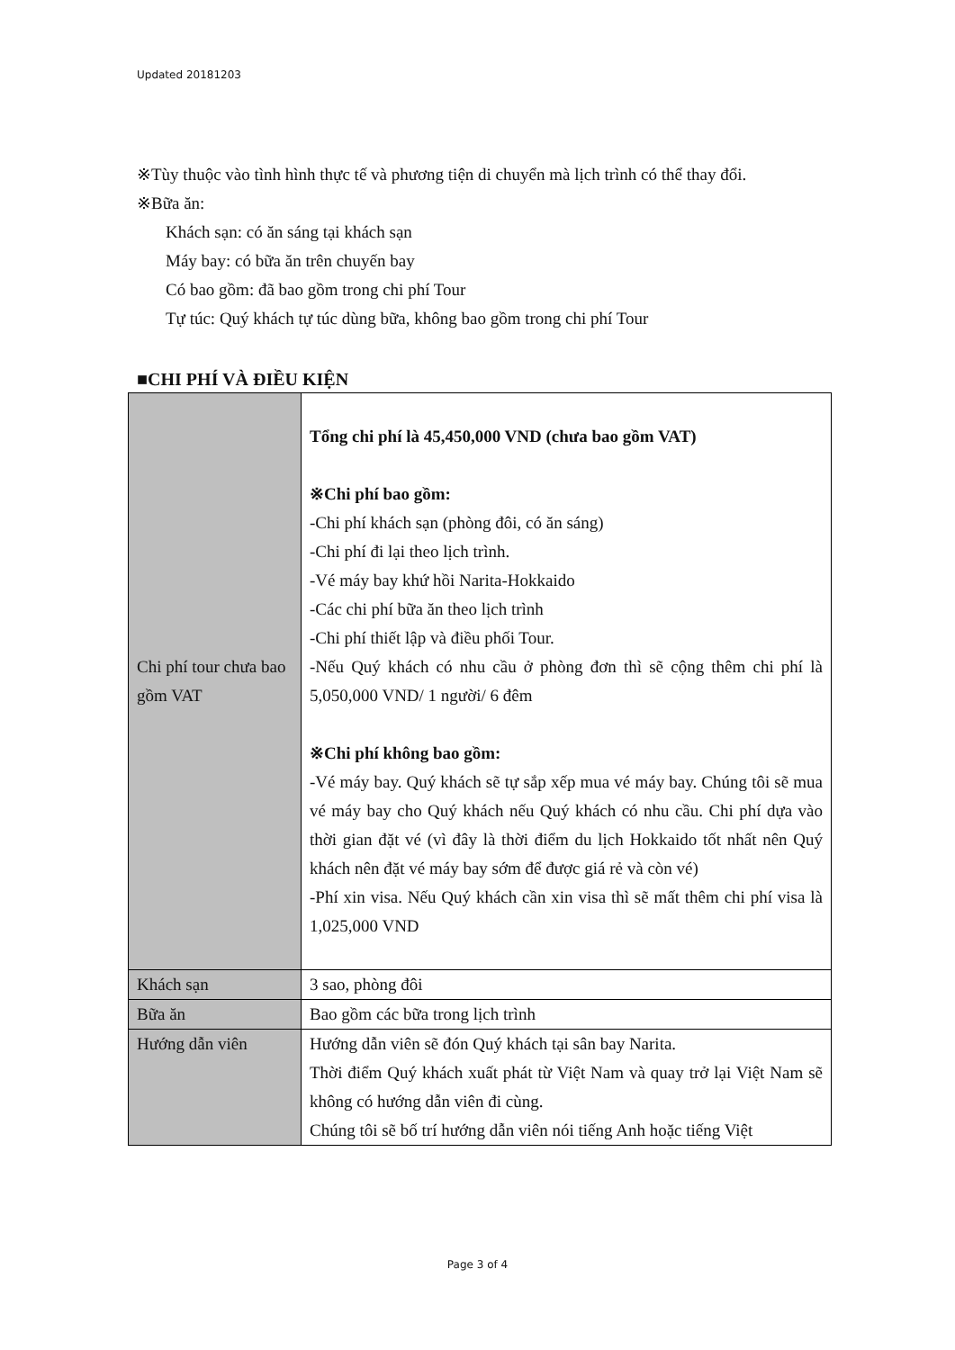Updated 20181203
※Tùy thuộc vào tình hình thực tế và phương tiện di chuyển mà lịch trình có thể thay đổi.
※Bữa ăn:
Khách sạn: có ăn sáng tại khách sạn
Máy bay: có bữa ăn trên chuyến bay
Có bao gồm: đã bao gồm trong chi phí Tour
Tự túc: Quý khách tự túc dùng bữa, không bao gồm trong chi phí Tour
■CHI PHÍ VÀ ĐIỀU KIỆN
| Chi phí tour chưa bao gồm VAT | Tổng chi phí là 45,450,000 VND (chưa bao gồm VAT) ※Chi phí bao gồm: -Chi phí khách sạn (phòng đôi, có ăn sáng) -Chi phí đi lại theo lịch trình. -Vé máy bay khứ hồi Narita-Hokkaido -Các chi phí bữa ăn theo lịch trình -Chi phí thiết lập và điều phối Tour. -Nếu Quý khách có nhu cầu ở phòng đơn thì sẽ cộng thêm chi phí là 5,050,000 VND/ 1 người/ 6 đêm ※Chi phí không bao gồm: -Vé máy bay. Quý khách sẽ tự sắp xếp mua vé máy bay. Chúng tôi sẽ mua vé máy bay cho Quý khách nếu Quý khách có nhu cầu. Chi phí dựa vào thời gian đặt vé (vì đây là thời điểm du lịch Hokkaido tốt nhất nên Quý khách nên đặt vé máy bay sớm để được giá rẻ và còn vé) -Phí xin visa. Nếu Quý khách cần xin visa thì sẽ mất thêm chi phí visa là 1,025,000 VND |
| Khách sạn | 3 sao, phòng đôi |
| Bữa ăn | Bao gồm các bữa trong lịch trình |
| Hướng dẫn viên | Hướng dẫn viên sẽ đón Quý khách tại sân bay Narita. Thời điểm Quý khách xuất phát từ Việt Nam và quay trở lại Việt Nam sẽ không có hướng dẫn viên đi cùng. Chúng tôi sẽ bố trí hướng dẫn viên nói tiếng Anh hoặc tiếng Việt |
Page 3 of 4